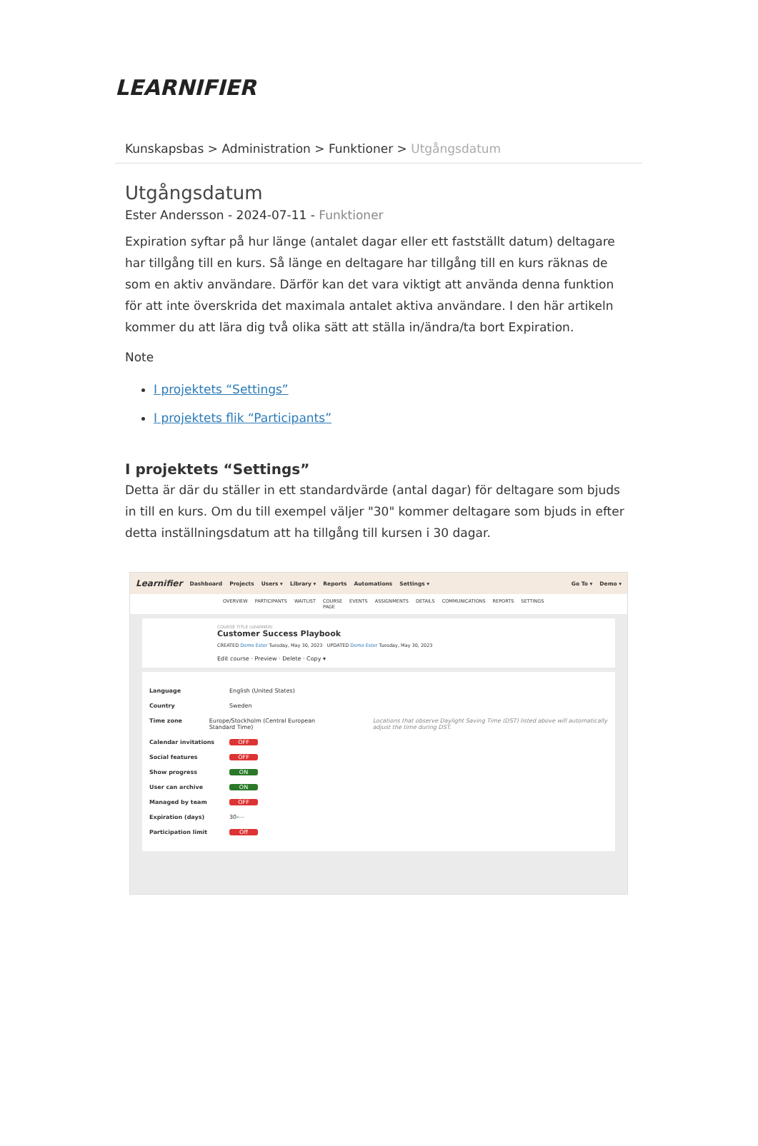LEARNIFIER
Kunskapsbas > Administration > Funktioner > Utgångsdatum
Utgångsdatum
Ester Andersson - 2024-07-11 - Funktioner
Expiration syftar på hur länge (antalet dagar eller ett fastställt datum) deltagare har tillgång till en kurs. Så länge en deltagare har tillgång till en kurs räknas de som en aktiv användare. Därför kan det vara viktigt att använda denna funktion för att inte överskrida det maximala antalet aktiva användare. I den här artikeln kommer du att lära dig två olika sätt att ställa in/ändra/ta bort Expiration.
Note
I projektets “Settings”
I projektets flik “Participants”
I projektets “Settings”
Detta är där du ställer in ett standardvärde (antal dagar) för deltagare som bjuds in till en kurs. Om du till exempel väljer "30" kommer deltagare som bjuds in efter detta inställningsdatum att ha tillgång till kursen i 30 dagar.
Learnifier Dashboard Projects Users ▾ Library ▾ Reports Automations Settings ▾ Go To ▾ Demo ▾
OVERVIEW PARTICIPANTS WAITLIST COURSE PAGE EVENTS ASSIGNMENTS DETAILS COMMUNICATIONS REPORTS SETTINGS
COURSE TITLE (LEARNER)
Customer Success Playbook
CREATED Demo Ester Tuesday, May 30, 2023 UPDATED Demo Ester Tuesday, May 30, 2023
Edit course · Preview · Delete · Copy ▾
Language English (United States)
Country Sweden
Time zone Europe/Stockholm (Central European Standard Time) Locations that observe Daylight Saving Time (DST) listed above will automatically adjust the time during DST.
Calendar invitations OFF
Social features OFF
Show progress ON
User can archive ON
Managed by team OFF
Expiration (days) 30 ⟵
Participation limit Off